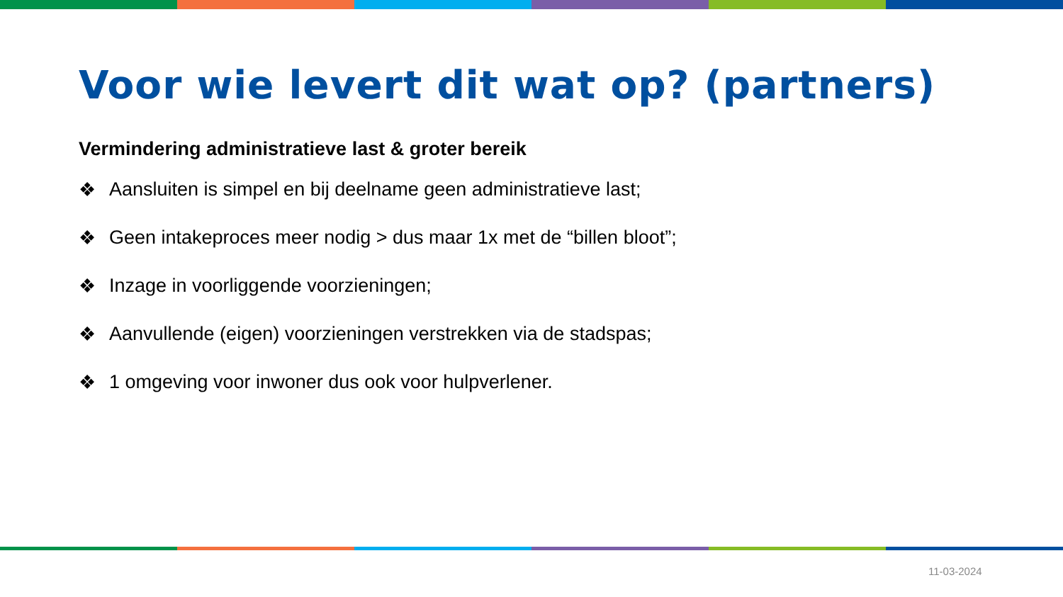Voor wie levert dit wat op? (partners)
Vermindering administratieve last & groter bereik
❖ Aansluiten is simpel en bij deelname geen administratieve last;
❖ Geen intakeproces meer nodig > dus maar 1x met de “billen bloot”;
❖ Inzage in voorliggende voorzieningen;
❖ Aanvullende (eigen) voorzieningen verstrekken via de stadspas;
❖ 1 omgeving voor inwoner dus ook voor hulpverlener.
11-03-2024